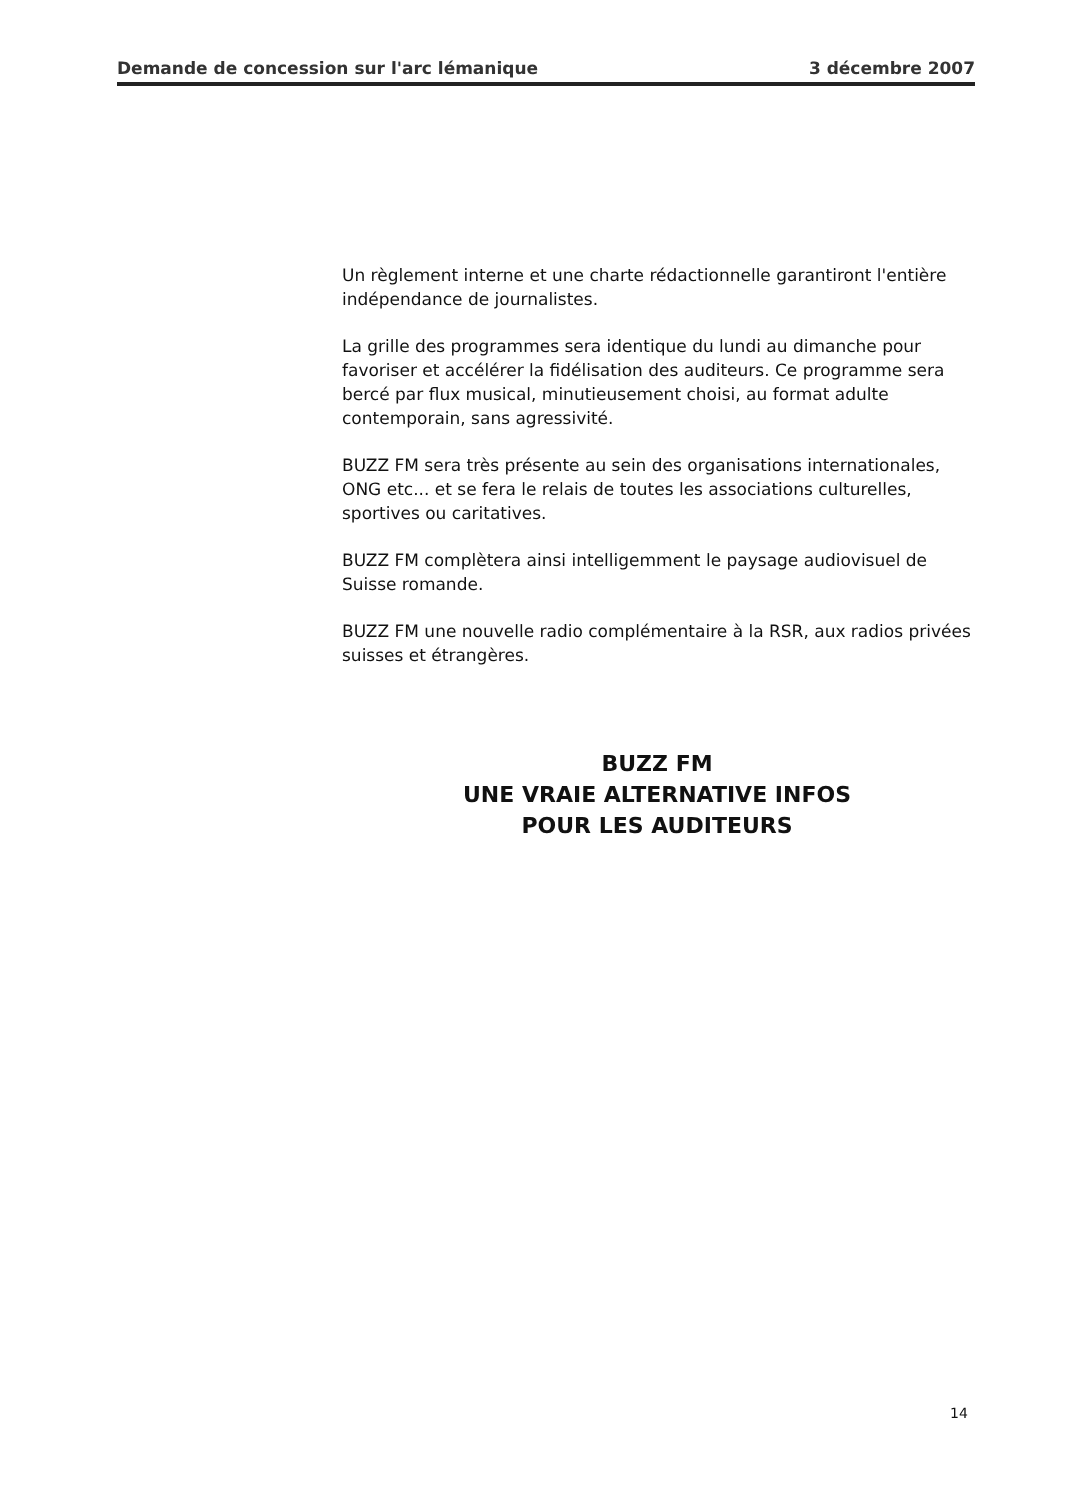Demande de concession sur l'arc lémanique 3 décembre 2007
Un règlement interne et une charte rédactionnelle garantiront l'entière indépendance de journalistes.
La grille des programmes sera identique du lundi au dimanche pour favoriser et accélérer la fidélisation des auditeurs. Ce programme sera bercé par flux musical, minutieusement choisi, au format adulte contemporain, sans agressivité.
BUZZ FM sera très présente au sein des organisations internationales, ONG etc... et se fera le relais de toutes les associations culturelles, sportives ou caritatives.
BUZZ FM complètera ainsi intelligemment le paysage audiovisuel de Suisse romande.
BUZZ FM une nouvelle radio complémentaire à la RSR, aux radios privées suisses et étrangères.
BUZZ FM
UNE VRAIE ALTERNATIVE INFOS
POUR LES AUDITEURS
14